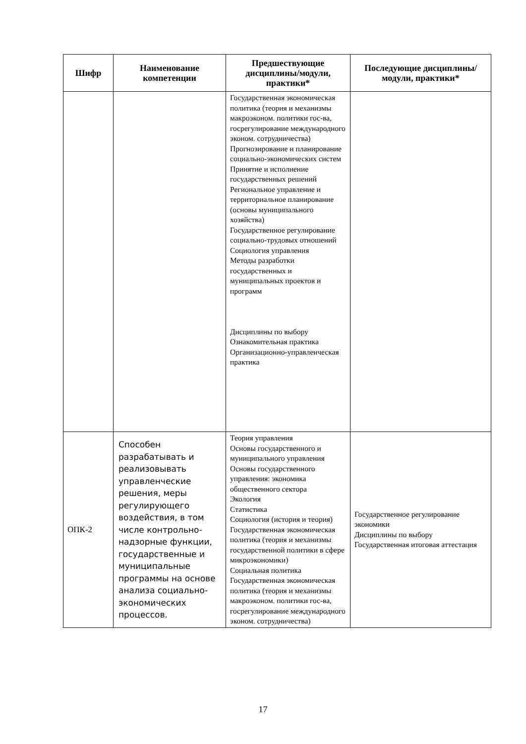| Шифр | Наименование компетенции | Предшествующие дисциплины/модули, практики* | Последующие дисциплины/модули, практики* |
| --- | --- | --- | --- |
| | | Государственная экономическая политика (теория и механизмы макроэконом. политики гос-ва, госрегулирование международного эконом. сотрудничества) Прогнозирование и планирование социально-экономических систем Принятие и исполнение государственных решений Региональное управление и территориальное планирование (основы муниципального хозяйства) Государственное регулирование социально-трудовых отношений Социология управления Методы разработки государственных и муниципальных проектов и программ Дисциплины по выбору Ознакомительная практика Организационно-управленческая практика | |
| ОПК-2 | Способен разрабатывать и реализовывать управленческие решения, меры регулирующего воздействия, в том числе контрольно-надзорные функции, государственные и муниципальные программы на основе анализа социально-экономических процессов. | Теория управления Основы государственного и муниципального управления Основы государственного управления: экономика общественного сектора Экология Статистика Социология (история и теория) Государственная экономическая политика (теория и механизмы государственной политики в сфере микроэкономики) Социальная политика Государственная экономическая политика (теория и механизмы макроэконом. политики гос-ва, госрегулирование международного эконом. сотрудничества) | Государственное регулирование экономики Дисциплины по выбору Государственная итоговая аттестация |
17